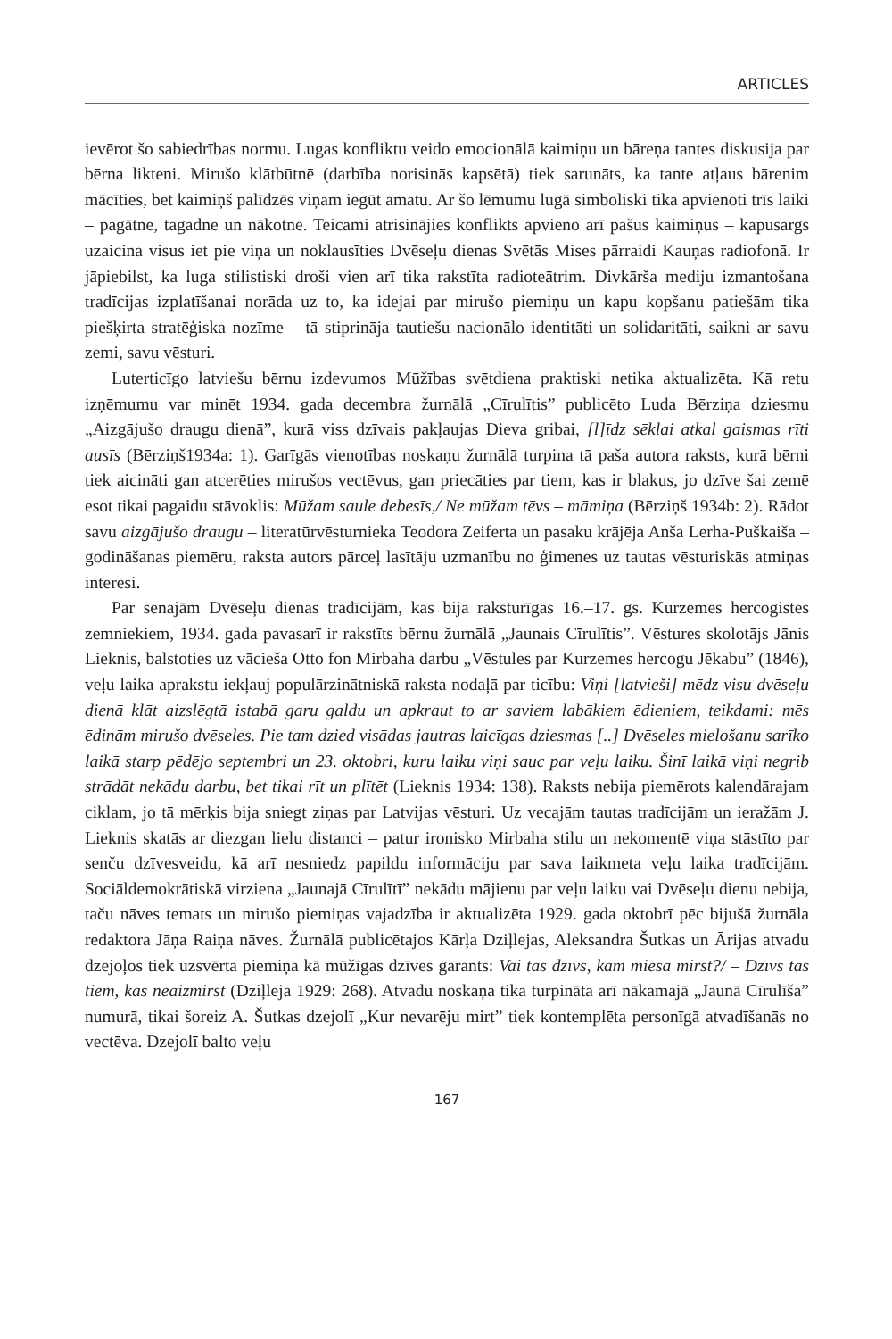ARTICLES
ievērot šo sabiedrības normu. Lugas konfliktu veido emocionālā kaimiņu un bāreņa tantes diskusija par bērna likteni. Mirušo klātbūtnē (darbība norisinās kapsētā) tiek sarunāts, ka tante atļaus bārenim mācīties, bet kaimiņš palīdzēs viņam iegūt amatu. Ar šo lēmumu lugā simboliski tika apvienoti trīs laiki – pagātne, tagadne un nākotne. Teicami atrisinājies konflikts apvieno arī pašus kaimiņus – kapusargs uzaicina visus iet pie viņa un noklausīties Dvēseļu dienas Svētās Mises pārraidi Kauņas radiofonā. Ir jāpiebilst, ka luga stilistiski droši vien arī tika rakstīta radioteātrim. Divkārša mediju izmantošana tradīcijas izplatīšanai norāda uz to, ka idejai par mirušo piemiņu un kapu kopšanu patiešām tika piešķirta stratēģiska nozīme – tā stiprināja tautiešu nacionālo identitāti un solidaritāti, saikni ar savu zemi, savu vēsturi.
Luterticīgo latviešu bērnu izdevumos Mūžības svētdiena praktiski netika aktualizēta. Kā retu izņēmumu var minēt 1934. gada decembra žurnālā „Cīrulītis” publicēto Luda Bērziņa dziesmu „Aizgājušo draugu dienā”, kurā viss dzīvais pakļaujas Dieva gribai, [l]īdz sēklai atkal gaismas rīti ausīs (Bērziņš1934a: 1). Garīgās vienotības noskaņu žurnālā turpina tā paša autora raksts, kurā bērni tiek aicināti gan atcerēties mirušos vectēvus, gan priecāties par tiem, kas ir blakus, jo dzīve šai zemē esot tikai pagaidu stāvoklis: Mūžam saule debesīs,/ Ne mūžam tēvs – māmiņa (Bērziņš 1934b: 2). Rādot savu aizgājušo draugu – literatūrvēsturnieka Teodora Zeiferta un pasaku krājēja Anša Lerha-Puškaiša – godināšanas piemēru, raksta autors pārceļ lasītāju uzmanību no ģimenes uz tautas vēsturiskās atmiņas interesi.
Par senajām Dvēseļu dienas tradīcijām, kas bija raksturīgas 16.–17. gs. Kurzemes hercogistes zemniekiem, 1934. gada pavasarī ir rakstīts bērnu žurnālā „Jaunais Cīrulītis”. Vēstures skolotājs Jānis Lieknis, balstoties uz vācieša Otto fon Mirbaha darbu „Vēstules par Kurzemes hercogu Jēkabu” (1846), veļu laika aprakstu iekļauj populārzinātniskā raksta nodaļā par ticību: Viņi [latvieši] mēdz visu dvēseļu dienā klāt aizslēgtā istabā garu galdu un apkraut to ar saviem labākiem ēdieniem, teikdami: mēs ēdinām mirušo dvēseles. Pie tam dzied visādas jautras laicīgas dziesmas [..] Dvēseles mielošanu sarīko laikā starp pēdējo septembri un 23. oktobri, kuru laiku viņi sauc par veļu laiku. Šinī laikā viņi negrib strādāt nekādu darbu, bet tikai rīt un plītēt (Lieknis 1934: 138). Raksts nebija piemērots kalendārajam ciklam, jo tā mērķis bija sniegt ziņas par Latvijas vēsturi. Uz vecajām tautas tradīcijām un ieražām J. Lieknis skatās ar diezgan lielu distanci – patur ironisko Mirbaha stilu un nekomentē viņa stāstīto par senču dzīvesveidu, kā arī nesniedz papildu informāciju par sava laikmeta veļu laika tradīcijām. Sociāldemokrātiskā virziena „Jaunajā Cīrulītī” nekādu mājienu par veļu laiku vai Dvēseļu dienu nebija, taču nāves temats un mirušo piemiņas vajadzība ir aktualizēta 1929. gada oktobrī pēc bijušā žurnāla redaktora Jāņa Raiņa nāves. Žurnālā publicētajos Kārļa Dziļlejas, Aleksandra Šutkas un Ārijas atvadu dzejoļos tiek uzsvērta piemiņa kā mūžīgas dzīves garants: Vai tas dzīvs, kam miesa mirst?/ – Dzīvs tas tiem, kas neaizmirst (Dziļleja 1929: 268). Atvadu noskaņa tika turpināta arī nākamajā „Jaunā Cīrulīša” numurā, tikai šoreiz A. Šutkas dzejolī „Kur nevarēju mirt” tiek kontemplēta personīgā atvadīšanās no vectēva. Dzejolī balto veļu
167